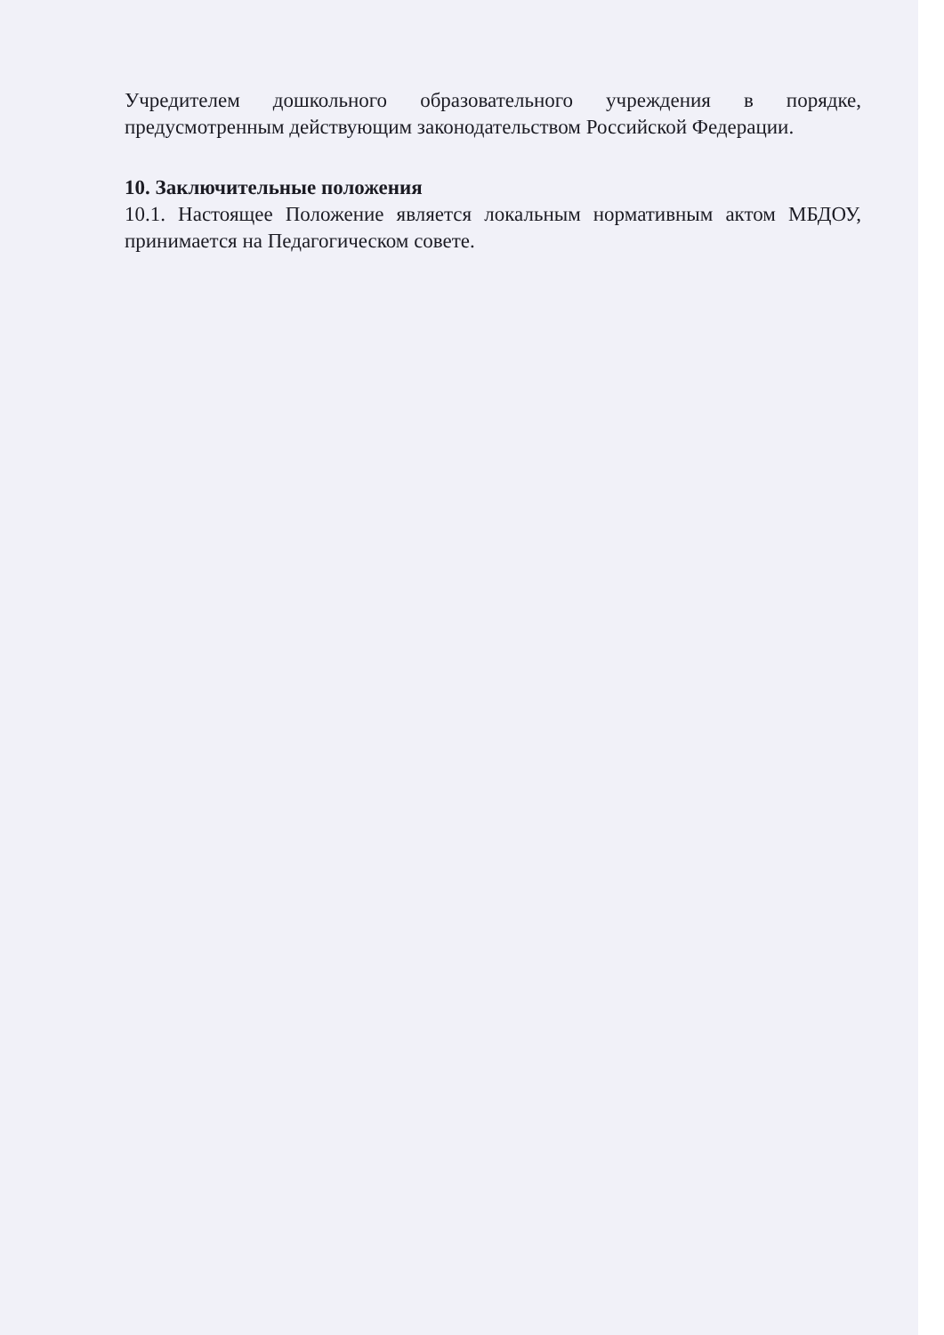Учредителем дошкольного образовательного учреждения в порядке, предусмотренным действующим законодательством Российской Федерации.
10. Заключительные положения
10.1. Настоящее Положение является локальным нормативным актом МБДОУ, принимается на Педагогическом совете.